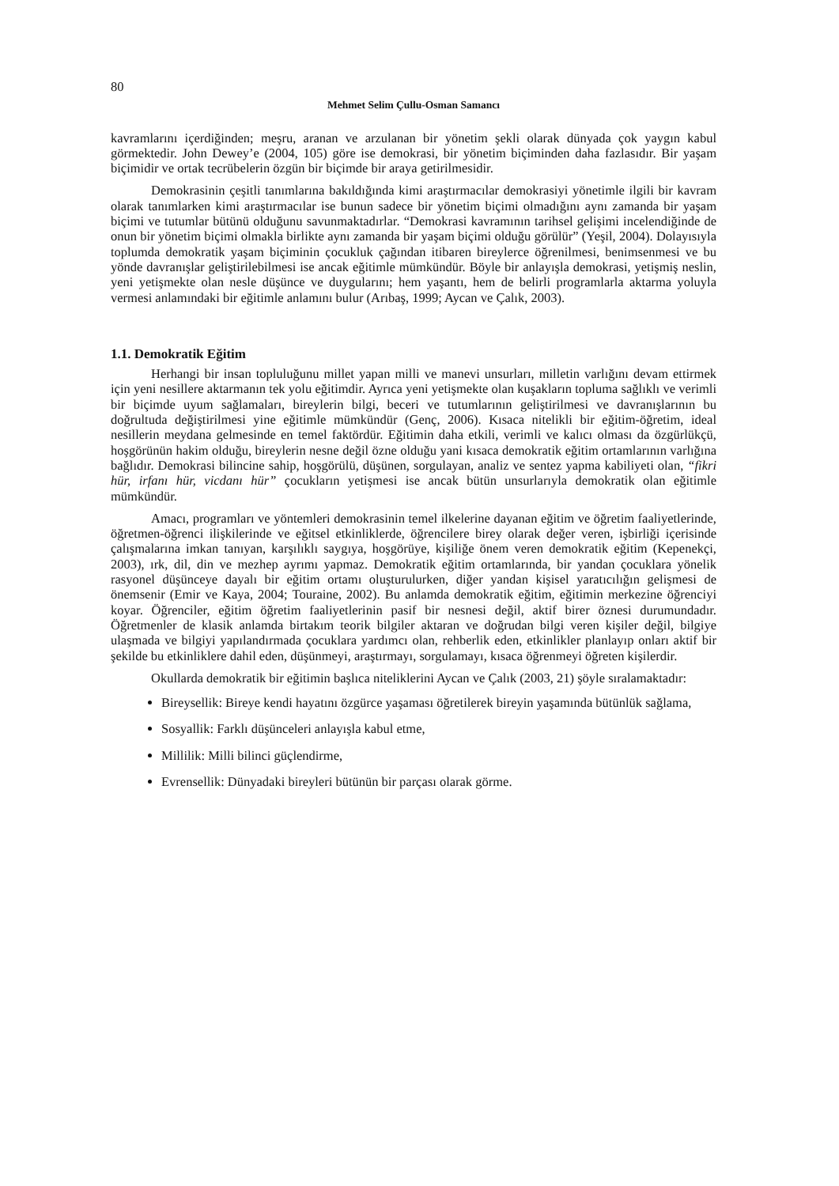80
Mehmet Selim Çullu-Osman Samancı
kavramlarını içerdiğinden; meşru, aranan ve arzulanan bir yönetim şekli olarak dünyada çok yaygın kabul görmektedir. John Dewey’e (2004, 105) göre ise demokrasi, bir yönetim biçiminden daha fazlasıdır. Bir yaşam biçimidir ve ortak tecrübelerin özgün bir biçimde bir araya getirilmesidir.
Demokrasinin çeşitli tanımlarına bakıldığında kimi araştırmacılar demokrasiyi yönetimle ilgili bir kavram olarak tanımlarken kimi araştırmacılar ise bunun sadece bir yönetim biçimi olmadığını aynı zamanda bir yaşam biçimi ve tutumlar bütünü olduğunu savunmaktadırlar. “Demokrasi kavramının tarihsel gelişimi incelendiğinde de onun bir yönetim biçimi olmakla birlikte aynı zamanda bir yaşam biçimi olduğu görülür” (Yeşil, 2004). Dolayısıyla toplumda demokratik yaşam biçiminin çocukluk çağından itibaren bireylerce öğrenilmesi, benimsenmesi ve bu yönde davranışlar geliştirilebilmesi ise ancak eğitimle mümkündür. Böyle bir anlayışla demokrasi, yetişmiş neslin, yeni yetişmekte olan nesle düşünce ve duygularını; hem yaşantı, hem de belirli programlarla aktarma yoluyla vermesi anlamındaki bir eğitimle anlamını bulur (Arıbaş, 1999; Aycan ve Çalık, 2003).
1.1. Demokratik Eğitim
Herhangi bir insan topluluğunu millet yapan milli ve manevi unsurları, milletin varlığını devam ettirmek için yeni nesillere aktarmanın tek yolu eğitimdir. Ayrıca yeni yetişmekte olan kuşakların topluma sağlıklı ve verimli bir biçimde uyum sağlamaları, bireylerin bilgi, beceri ve tutumlarının geliştirilmesi ve davranışlarının bu doğrultuda değiştirilmesi yine eğitimle mümkündür (Genç, 2006). Kısaca nitelikli bir eğitim-öğretim, ideal nesillerin meydana gelmesinde en temel faktördür. Eğitimin daha etkili, verimli ve kalıcı olması da özgürlükçü, hoşgörünün hakim olduğu, bireylerin nesne değil özne olduğu yani kısaca demokratik eğitim ortamlarının varlığına bağlıdır. Demokrasi bilincine sahip, hoşgörülü, düşünen, sorgulayan, analiz ve sentez yapma kabiliyeti olan, “fikri hür, irfanı hür, vicdanı hür” çocukların yetişmesi ise ancak bütün unsurlarıyla demokratik olan eğitimle mümkündür.
Amacı, programları ve yöntemleri demokrasinin temel ilkelerine dayanan eğitim ve öğretim faaliyetlerinde, öğretmen-öğrenci ilişkilerinde ve eğitsel etkinliklerde, öğrencilere birey olarak değer veren, işbirliği içerisinde çalışmalarına imkan tanıyan, karşılıklı saygıya, hoşgörüye, kişiliğe önem veren demokratik eğitim (Kepenekçi, 2003), ırk, dil, din ve mezhep ayrımı yapmaz. Demokratik eğitim ortamlarında, bir yandan çocuklara yönelik rasyonel düşünceye dayalı bir eğitim ortamı oluşturulurken, diğer yandan kişisel yaratıcılığın gelişmesi de önemsenir (Emir ve Kaya, 2004; Touraine, 2002). Bu anlamda demokratik eğitim, eğitimin merkezine öğrenciyi koyar. Öğrenciler, eğitim öğretim faaliyetlerinin pasif bir nesnesi değil, aktif birer öznesi durumundadır. Öğretmenler de klasik anlamda birtakım teorik bilgiler aktaran ve doğrudan bilgi veren kişiler değil, bilgiye ulaşmada ve bilgiyi yapılandırmada çocuklara yardımcı olan, rehberlik eden, etkinlikler planlayıp onları aktif bir şekilde bu etkinliklere dahil eden, düşünmeyi, araştırmayı, sorgulamayı, kısaca öğrenmeyi öğreten kişilerdir.
Okullarda demokratik bir eğitimin başlıca niteliklerini Aycan ve Çalık (2003, 21) şöyle sıralamaktadır:
Bireysellik: Bireye kendi hayatını özgürce yaşaması öğretilerek bireyin yaşamında bütünlük sağlama,
Sosyallik: Farklı düşünceleri anlayışla kabul etme,
Millilik: Milli bilinci güçlendirme,
Evrensellik: Dünyadaki bireyleri bütünün bir parçası olarak görme.